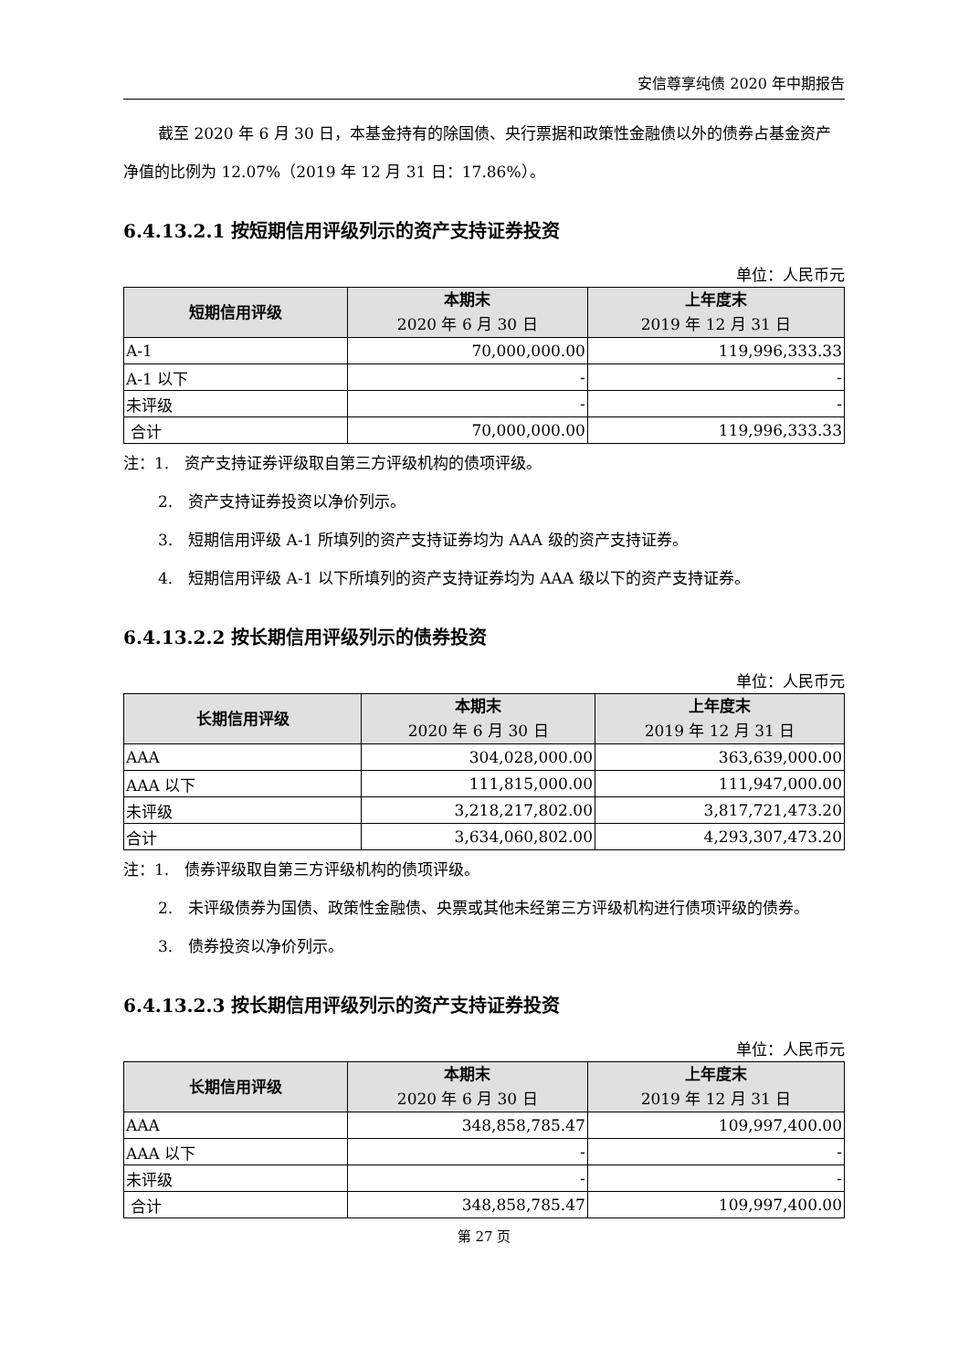安信尊享纯债 2020 年中期报告
截至 2020 年 6 月 30 日，本基金持有的除国债、央行票据和政策性金融债以外的债券占基金资产净值的比例为 12.07%（2019 年 12 月 31 日：17.86%）。
6.4.13.2.1 按短期信用评级列示的资产支持证券投资
单位：人民币元
| 短期信用评级 | 本期末 2020 年 6 月 30 日 | 上年度末 2019 年 12 月 31 日 |
| --- | --- | --- |
| A-1 | 70,000,000.00 | 119,996,333.33 |
| A-1 以下 | - | - |
| 未评级 | - | - |
| 合计 | 70,000,000.00 | 119,996,333.33 |
注：1.　资产支持证券评级取自第三方评级机构的债项评级。
2.　资产支持证券投资以净价列示。
3.　短期信用评级 A-1 所填列的资产支持证券均为 AAA 级的资产支持证券。
4.　短期信用评级 A-1 以下所填列的资产支持证券均为 AAA 级以下的资产支持证券。
6.4.13.2.2 按长期信用评级列示的债券投资
单位：人民币元
| 长期信用评级 | 本期末 2020 年 6 月 30 日 | 上年度末 2019 年 12 月 31 日 |
| --- | --- | --- |
| AAA | 304,028,000.00 | 363,639,000.00 |
| AAA 以下 | 111,815,000.00 | 111,947,000.00 |
| 未评级 | 3,218,217,802.00 | 3,817,721,473.20 |
| 合计 | 3,634,060,802.00 | 4,293,307,473.20 |
注：1.　债券评级取自第三方评级机构的债项评级。
2.　未评级债券为国债、政策性金融债、央票或其他未经第三方评级机构进行债项评级的债券。
3.　债券投资以净价列示。
6.4.13.2.3 按长期信用评级列示的资产支持证券投资
单位：人民币元
| 长期信用评级 | 本期末 2020 年 6 月 30 日 | 上年度末 2019 年 12 月 31 日 |
| --- | --- | --- |
| AAA | 348,858,785.47 | 109,997,400.00 |
| AAA 以下 | - | - |
| 未评级 | - | - |
| 合计 | 348,858,785.47 | 109,997,400.00 |
第 27 页